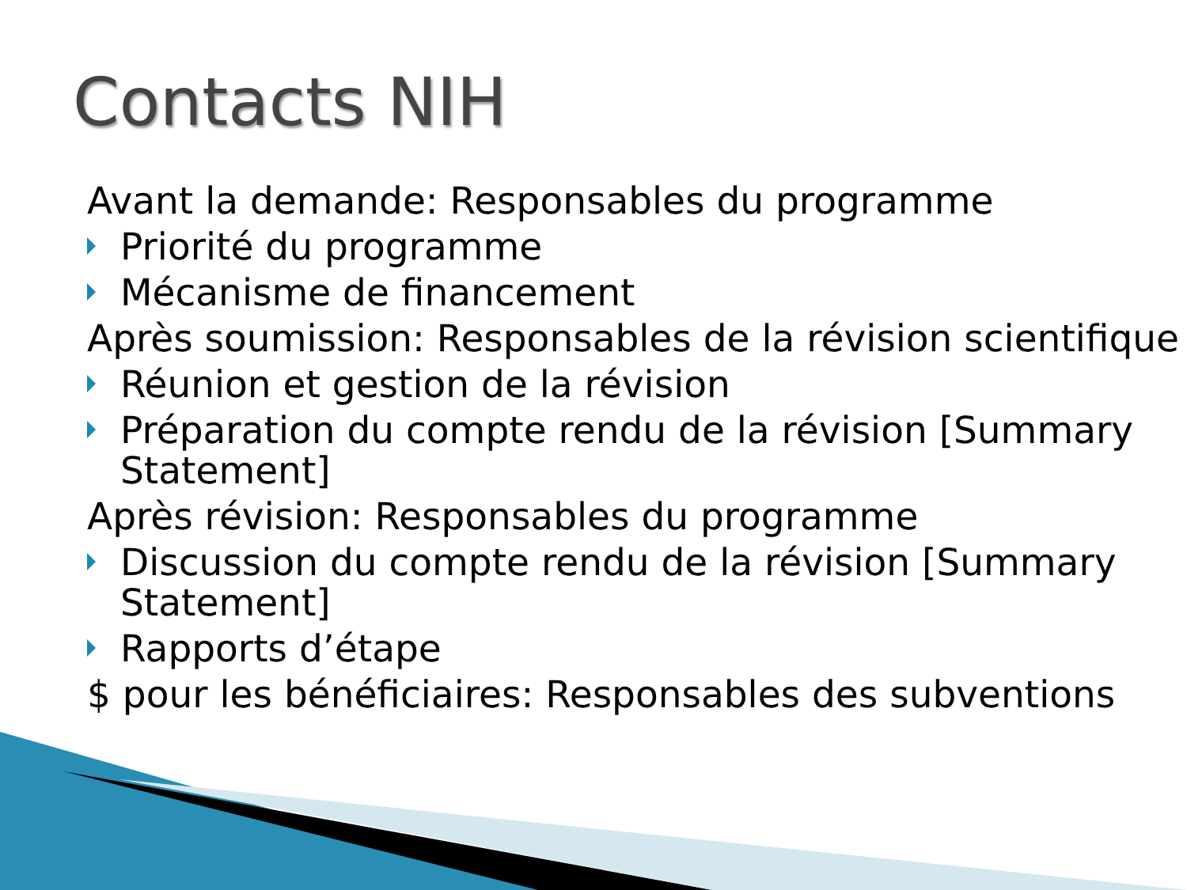Contacts NIH
Avant la demande: Responsables du programme
Priorité du programme
Mécanisme de financement
Après soumission: Responsables de la révision scientifique
Réunion et gestion de la révision
Préparation du compte rendu de la révision [Summary Statement]
Après révision: Responsables du programme
Discussion du compte rendu de la révision [Summary Statement]
Rapports d’étape
$ pour les bénéficiaires: Responsables des subventions